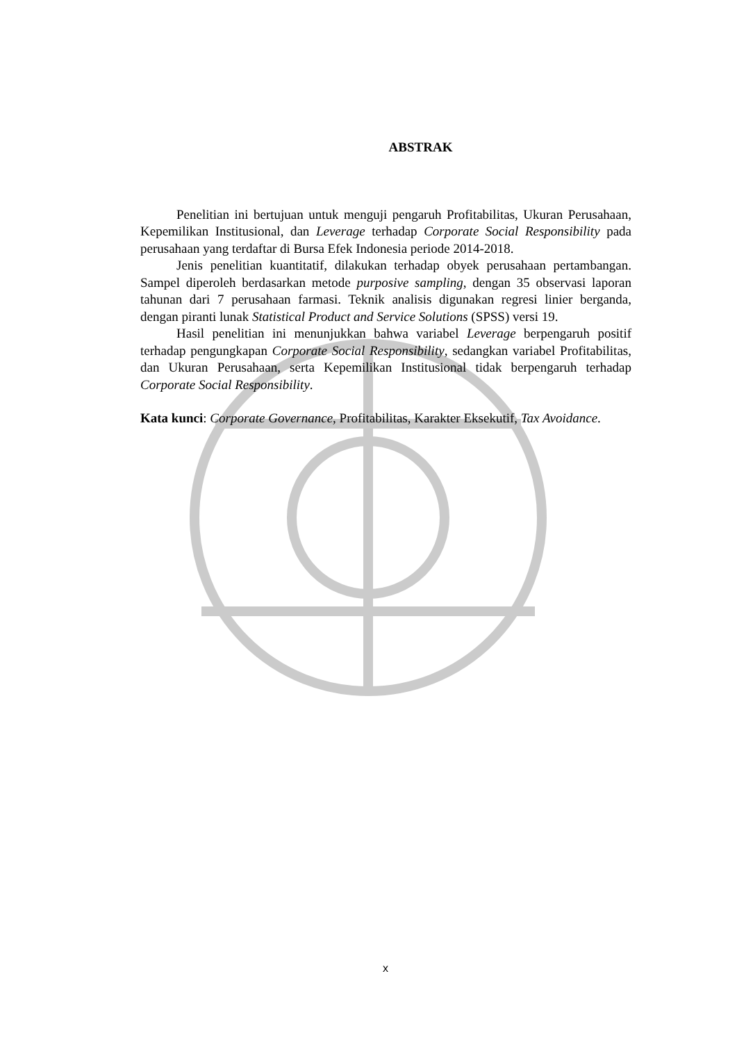ABSTRAK
Penelitian ini bertujuan untuk menguji pengaruh Profitabilitas, Ukuran Perusahaan, Kepemilikan Institusional, dan Leverage terhadap Corporate Social Responsibility pada perusahaan yang terdaftar di Bursa Efek Indonesia periode 2014-2018.
Jenis penelitian kuantitatif, dilakukan terhadap obyek perusahaan pertambangan. Sampel diperoleh berdasarkan metode purposive sampling, dengan 35 observasi laporan tahunan dari 7 perusahaan farmasi. Teknik analisis digunakan regresi linier berganda, dengan piranti lunak Statistical Product and Service Solutions (SPSS) versi 19.
Hasil penelitian ini menunjukkan bahwa variabel Leverage berpengaruh positif terhadap pengungkapan Corporate Social Responsibility, sedangkan variabel Profitabilitas, dan Ukuran Perusahaan, serta Kepemilikan Institusional tidak berpengaruh terhadap Corporate Social Responsibility.
Kata kunci: Corporate Governance, Profitabilitas, Karakter Eksekutif, Tax Avoidance.
x